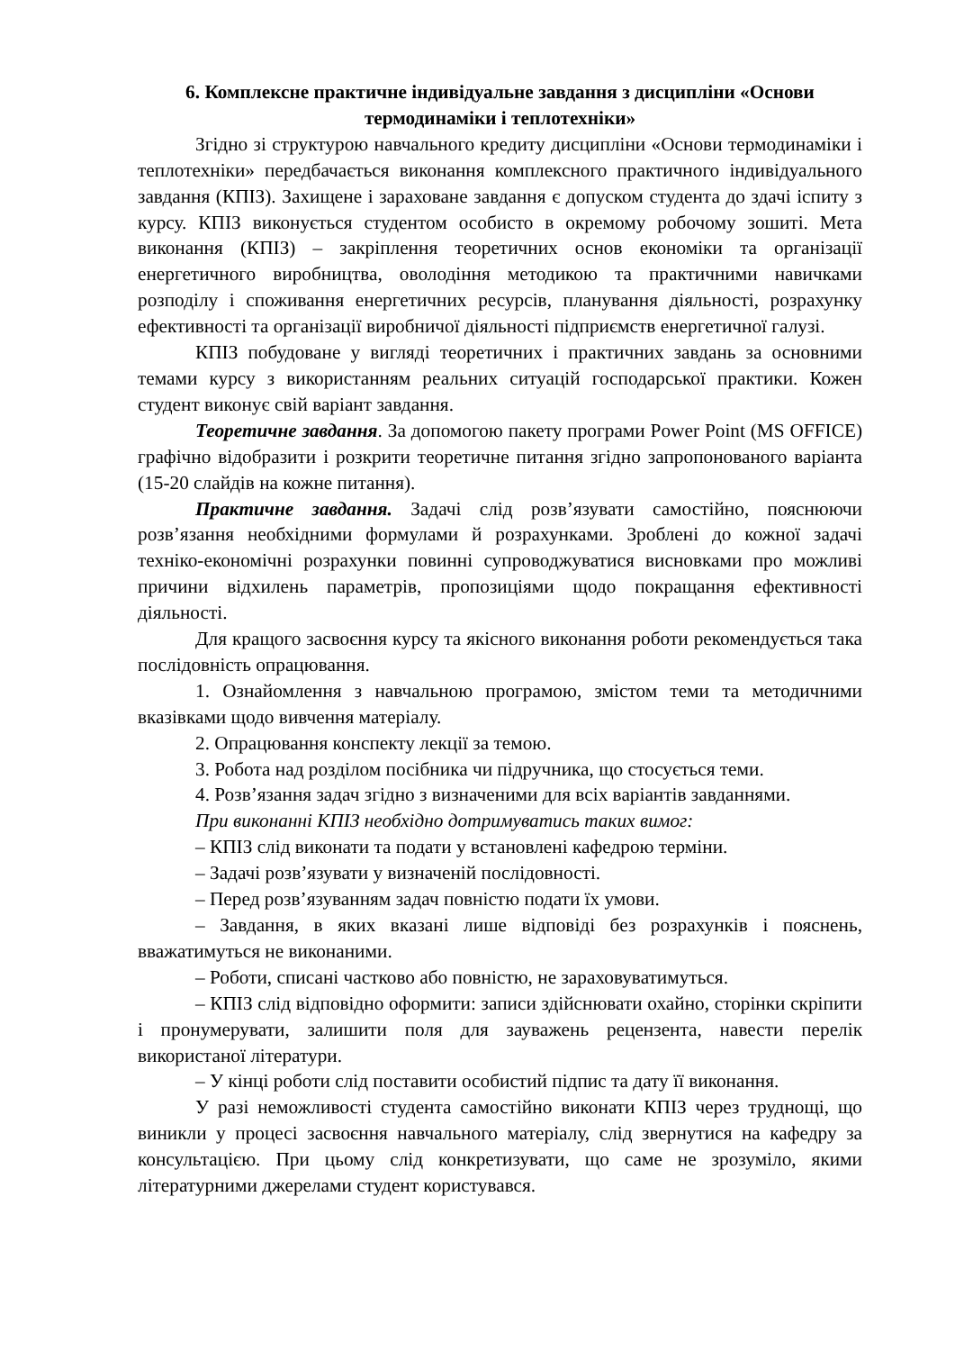6. Комплексне практичне індивідуальне завдання з дисципліни «Основи термодинаміки і теплотехніки»
Згідно зі структурою навчального кредиту дисципліни «Основи термодинаміки і теплотехніки» передбачається виконання комплексного практичного індивідуального завдання (КПІЗ). Захищене і зараховане завдання є допуском студента до здачі іспиту з курсу. КПІЗ виконується студентом особисто в окремому робочому зошиті. Мета виконання (КПІЗ) – закріплення теоретичних основ економіки та організації енергетичного виробництва, оволодіння методикою та практичними навичками розподілу і споживання енергетичних ресурсів, планування діяльності, розрахунку ефективності та організації виробничої діяльності підприємств енергетичної галузі.
КПІЗ побудоване у вигляді теоретичних і практичних завдань за основними темами курсу з використанням реальних ситуацій господарської практики. Кожен студент виконує свій варіант завдання.
Теоретичне завдання. За допомогою пакету програми Power Point (MS OFFICE) графічно відобразити і розкрити теоретичне питання згідно запропонованого варіанта (15-20 слайдів на кожне питання).
Практичне завдання. Задачі слід розв’язувати самостійно, пояснюючи розв’язання необхідними формулами й розрахунками. Зроблені до кожної задачі техніко-економічні розрахунки повинні супроводжуватися висновками про можливі причини відхилень параметрів, пропозиціями щодо покращання ефективності діяльності.
Для кращого засвоєння курсу та якісного виконання роботи рекомендується така послідовність опрацювання.
1. Ознайомлення з навчальною програмою, змістом теми та методичними вказівками щодо вивчення матеріалу.
2. Опрацювання конспекту лекції за темою.
3. Робота над розділом посібника чи підручника, що стосується теми.
4. Розв’язання задач згідно з визначеними для всіх варіантів завданнями.
При виконанні КПІЗ необхідно дотримуватись таких вимог:
– КПІЗ слід виконати та подати у встановлені кафедрою терміни.
– Задачі розв’язувати у визначеній послідовності.
– Перед розв’язуванням задач повністю подати їх умови.
– Завдання, в яких вказані лише відповіді без розрахунків і пояснень, вважатимуться не виконаними.
– Роботи, списані частково або повністю, не зараховуватимуться.
– КПІЗ слід відповідно оформити: записи здійснювати охайно, сторінки скріпити і пронумерувати, залишити поля для зауважень рецензента, навести перелік використаної літератури.
– У кінці роботи слід поставити особистий підпис та дату її виконання.
У разі неможливості студента самостійно виконати КПІЗ через труднощі, що виникли у процесі засвоєння навчального матеріалу, слід звернутися на кафедру за консультацією. При цьому слід конкретизувати, що саме не зрозуміло, якими літературними джерелами студент користувався.